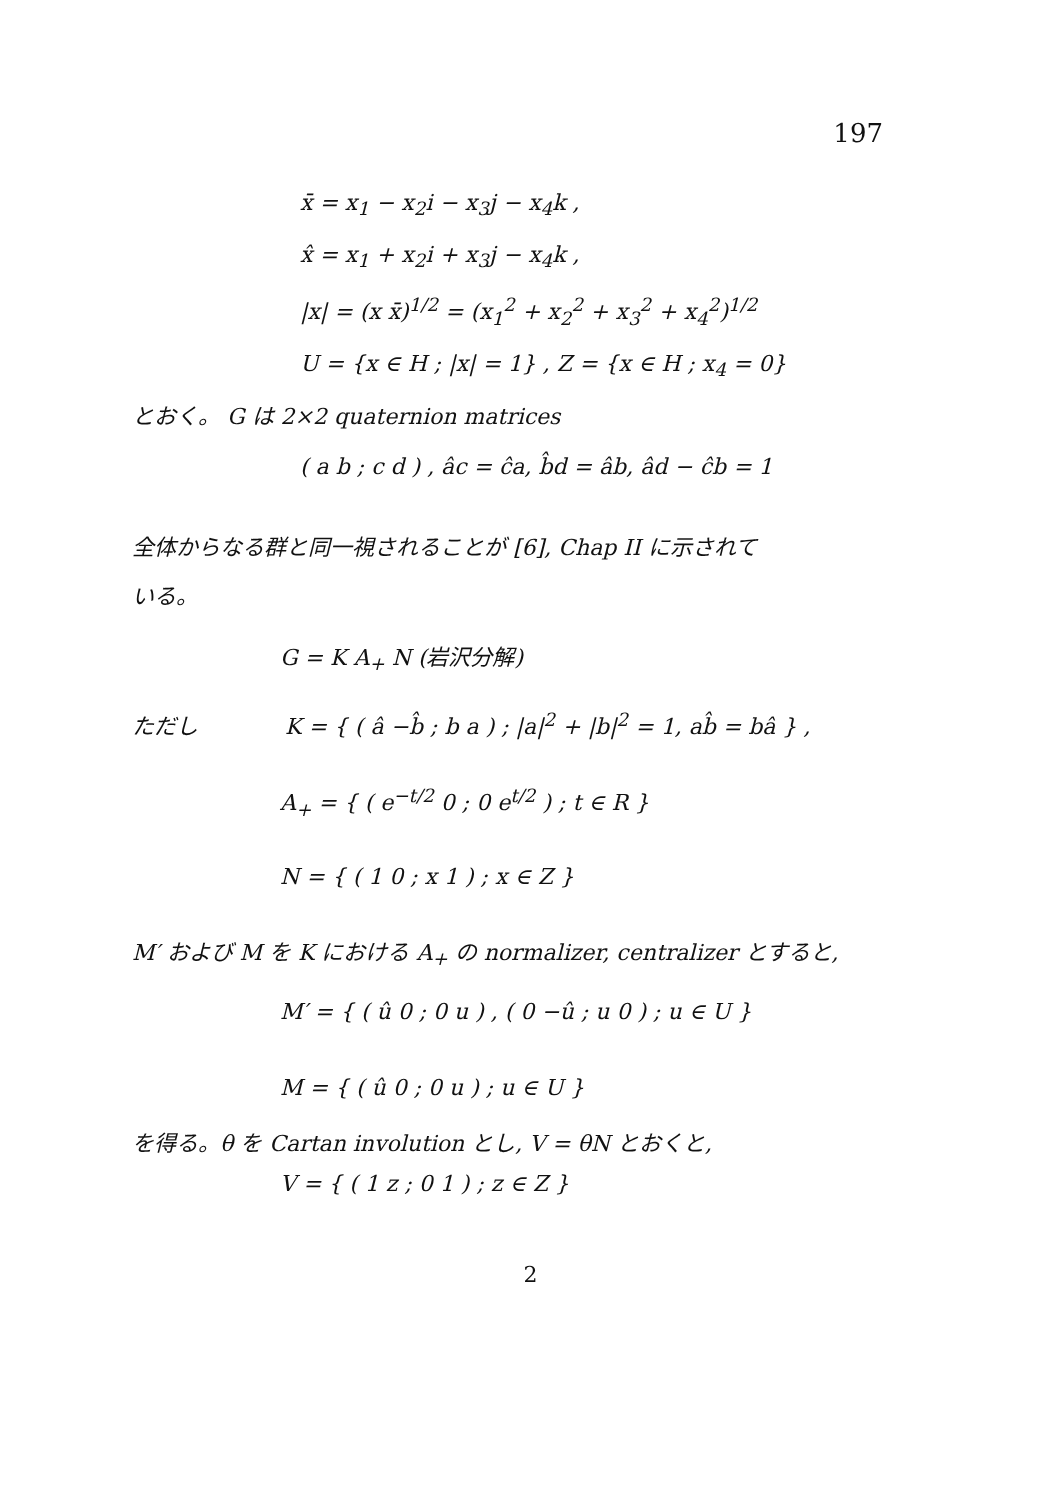197
x̄ = x<sub>1</sub> − x<sub>2</sub>i − x<sub>3</sub>j − x<sub>4</sub>k ,
x̂ = x<sub>1</sub> + x<sub>2</sub>i + x<sub>3</sub>j − x<sub>4</sub>k ,
|x| = (x x̄)<sup>1/2</sup> = (x<sub>1</sub><sup>2</sup> + x<sub>2</sub><sup>2</sup> + x<sub>3</sub><sup>2</sup> + x<sub>4</sub><sup>2</sup>)<sup>1/2</sup>
U = {x ∈ H ; |x| = 1} , Z = {x ∈ H ; x<sub>4</sub> = 0}
とおく。 G は 2×2 quaternion matrices
( a b ; c d ) , âc = ĉa, b̂d = âb, âd − ĉb = 1
全体からなる群と同一視されることが [6], Chap II に示されて
いる。
G = K A<sub>+</sub> N (岩沢分解)
ただし K = { ( â −b̂ ; b a ) ; |a|<sup>2</sup> + |b|<sup>2</sup> = 1, ab̂ = bâ } ,
A<sub>+</sub> = { ( e<sup>−t/2</sup> 0 ; 0 e<sup>t/2</sup> ) ; t ∈ R }
N = { ( 1 0 ; x 1 ) ; x ∈ Z }
M′ および M を K における A<sub>+</sub> の normalizer, centralizer とすると,
M′ = { ( û 0 ; 0 u ) , ( 0 −û ; u 0 ) ; u ∈ U }
M = { ( û 0 ; 0 u ) ; u ∈ U }
を得る。θ を Cartan involution とし, V = θN とおくと,
V = { ( 1 z ; 0 1 ) ; z ∈ Z }
2